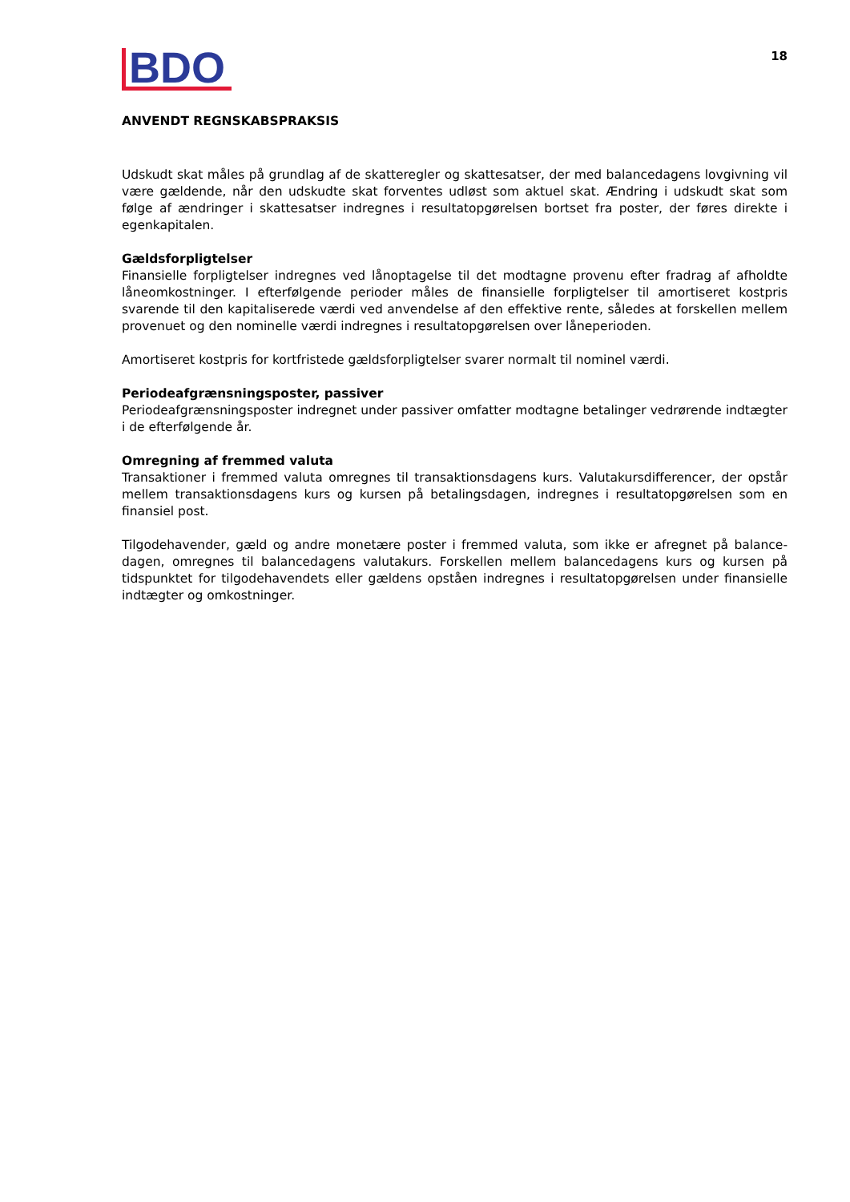BDO
18
ANVENDT REGNSKABSPRAKSIS
Udskudt skat måles på grundlag af de skatteregler og skattesatser, der med balancedagens lovgivning vil være gældende, når den udskudte skat forventes udløst som aktuel skat. Ændring i udskudt skat som følge af ændringer i skattesatser indregnes i resultatopgørelsen bortset fra poster, der føres direkte i egenkapitalen.
Gældsforpligtelser
Finansielle forpligtelser indregnes ved lånoptagelse til det modtagne provenu efter fradrag af afholdte låneomkostninger. I efterfølgende perioder måles de finansielle forpligtelser til amortiseret kostpris svarende til den kapitaliserede værdi ved anvendelse af den effektive rente, således at forskellen mellem provenuet og den nominelle værdi indregnes i resultatopgørelsen over låneperioden.
Amortiseret kostpris for kortfristede gældsforpligtelser svarer normalt til nominel værdi.
Periodeafgrænsningsposter, passiver
Periodeafgrænsningsposter indregnet under passiver omfatter modtagne betalinger vedrørende indtægter i de efterfølgende år.
Omregning af fremmed valuta
Transaktioner i fremmed valuta omregnes til transaktionsdagens kurs. Valutakursdifferencer, der opstår mellem transaktionsdagens kurs og kursen på betalingsdagen, indregnes i resultatopgørelsen som en finansiel post.
Tilgodehavender, gæld og andre monetære poster i fremmed valuta, som ikke er afregnet på balance-dagen, omregnes til balancedagens valutakurs. Forskellen mellem balancedagens kurs og kursen på tidspunktet for tilgodehavendets eller gældens opståen indregnes i resultatopgørelsen under finansielle indtægter og omkostninger.